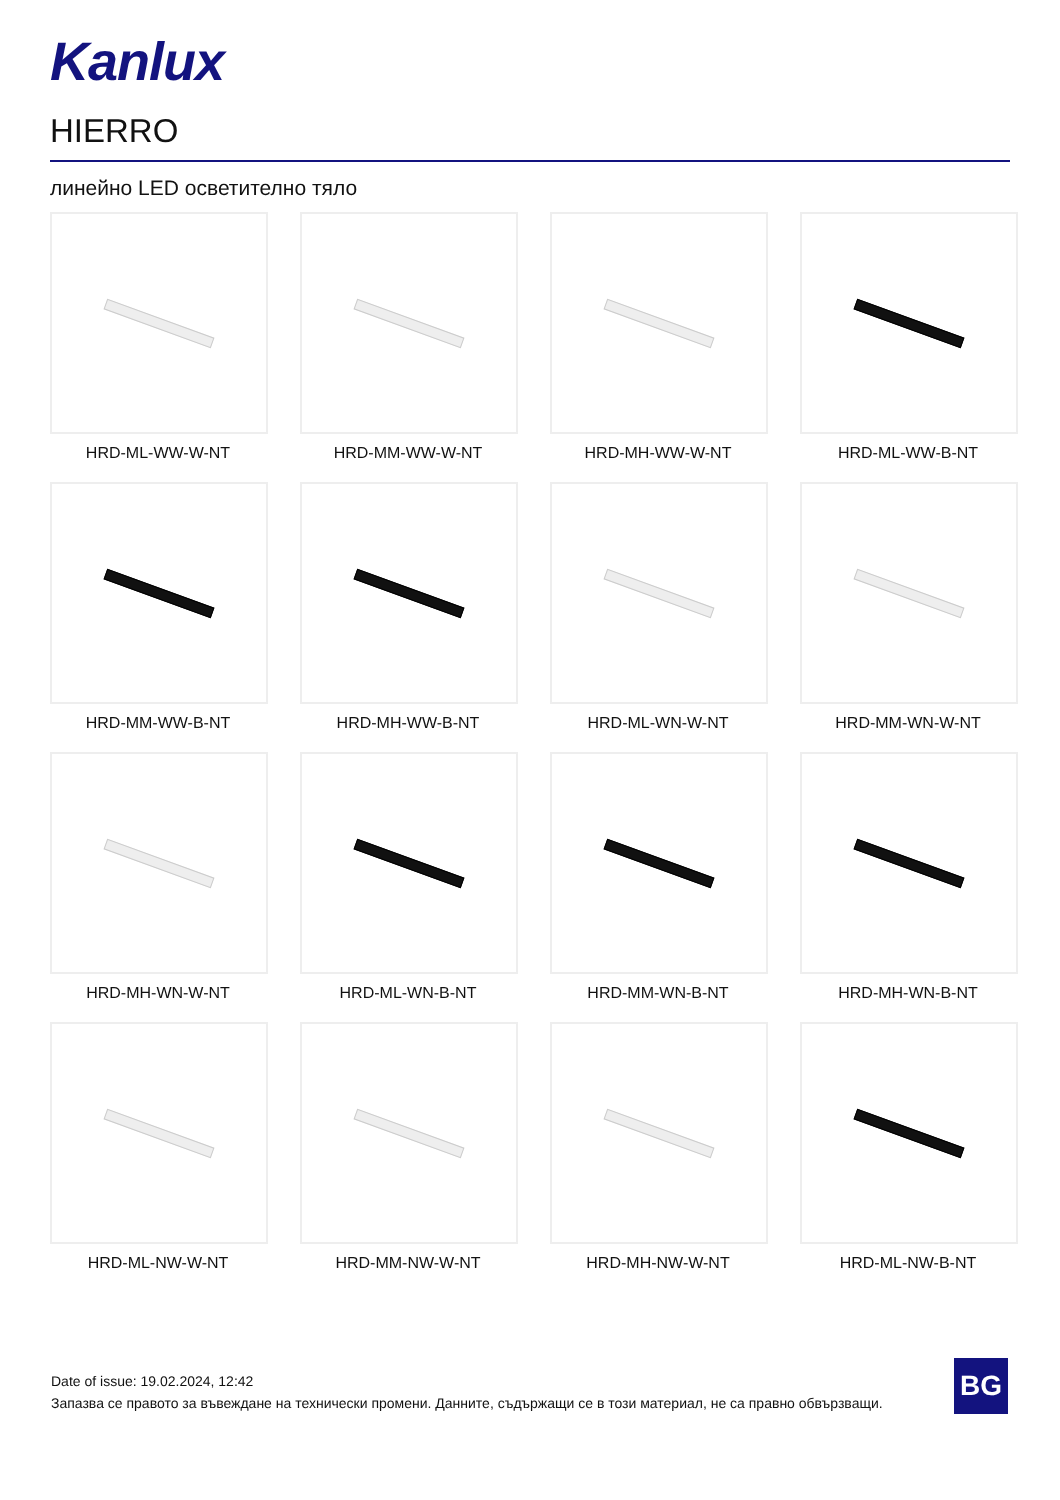Kanlux
HIERRO
линейно LED осветително тяло
HRD-ML-WW-W-NT
HRD-MM-WW-W-NT
HRD-MH-WW-W-NT
HRD-ML-WW-B-NT
HRD-MM-WW-B-NT
HRD-MH-WW-B-NT
HRD-ML-WN-W-NT
HRD-MM-WN-W-NT
HRD-MH-WN-W-NT
HRD-ML-WN-B-NT
HRD-MM-WN-B-NT
HRD-MH-WN-B-NT
HRD-ML-NW-W-NT
HRD-MM-NW-W-NT
HRD-MH-NW-W-NT
HRD-ML-NW-B-NT
Date of issue: 19.02.2024, 12:42
Запазва се правото за въвеждане на технически промени. Данните, съдържащи се в този материал, не са правно обвързващи.
BG